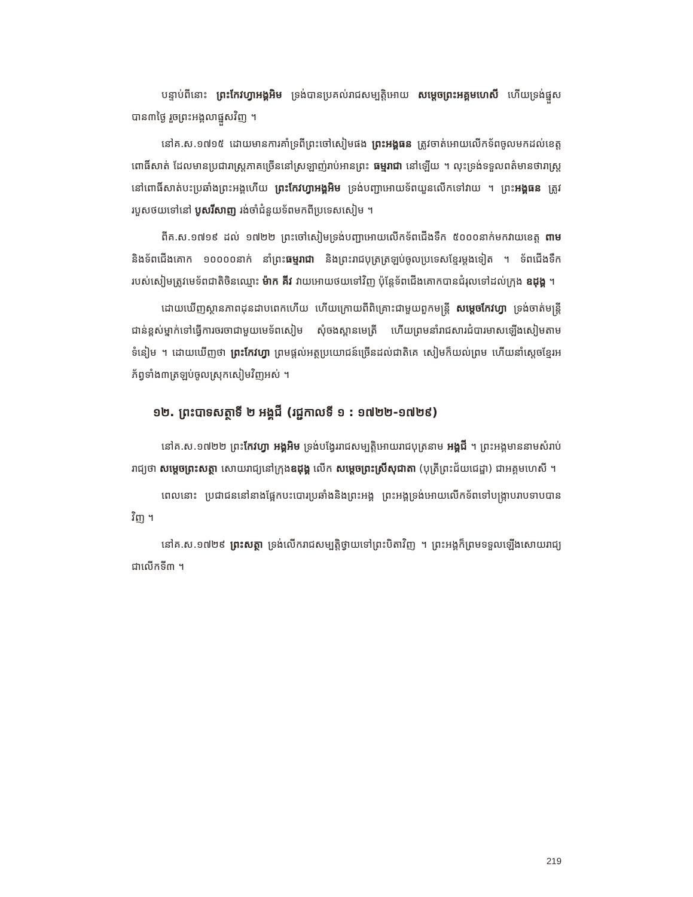បន្ទាប់ពីនោះ ព្រះកែវហ្វាអង្គអិម ទ្រង់បានប្រគល់រាជសម្បត្តិអោយ សម្តេចព្រះអគ្គមហេសី ហើយទ្រង់ផ្នួសបាន៣ថ្ងៃ រួចព្រះអង្គលាផ្នួសវិញ ។
នៅគ.ស.១៧១៥ ដោយមានការគាំទ្រពីព្រះចៅសៀមផង ព្រះអង្គធន ត្រូវចាត់អោយលើកទ័ពចូលមកដល់ខេត្តពោធិ៍សាត់ ដែលមានប្រជារាស្ត្រភាគច្រើននៅស្រឡាញ់រាប់អានព្រះ ធម្មរាជា នៅឡើយ ។ លុះទ្រង់ទទួលពត៌មានថារាស្ត្រនៅពោធិ៍សាត់បះប្រឆាំងព្រះអង្គហើយ ព្រះកែវហ្វាអង្គអិម ទ្រង់បញ្ជាអោយទ័ពយួនលើកទៅវាយ ។ ព្រះអង្គធន ត្រូវរបួសថយទៅនៅ បូសរីសាញ រង់ចាំជំនួយទ័ពមកពីប្រទេសសៀម ។
ពីគ.ស.១៧១៩ ដល់ ១៧២២ ព្រះចៅសៀមទ្រង់បញ្ជាអោយលើកទ័ពជើងទឹក ៥០០០នាក់មកវាយខេត្ត ពាម និងទ័ពជើងគោក ១០០០០នាក់ នាំព្រះធម្មរាជា និងព្រះរាជបុត្រត្រឡប់ចូលប្រទេសខ្មែរម្តងទៀត ។ ទ័ពជើងទឹករបស់សៀមត្រូវមេទ័ពជាតិចិនឈ្មោះ ម៉ាក គីវ វាយអោយថយទៅវិញ ប៉ុន្តែទ័ពជើងគោកបានជំរុលទៅដល់ក្រុង ឧដុង្គ ។
ដោយឃើញស្ថានភាពដុនដាបពេកហើយ ហើយក្រោយពីពិគ្រោះជាមួយពួកមន្ត្រី សម្តេចកែវហ្វា ទ្រង់ចាត់មន្ត្រីជាន់ខ្ពស់ម្នាក់ទៅធ្វើការចរចាជាមួយមេទ័ពសៀម សុំចងស្ពានមេត្រី ហើយព្រមនាំរាជសារជំបារមាសឡើងសៀមតាមទំនៀម ។ ដោយឃើញថា ព្រះកែវហ្វា ព្រមផ្តល់អត្ថប្រយោជន៍ច្រើនដល់ជាតិគេ សៀមក៏យល់ព្រម ហើយនាំស្តេចខ្មែរអភ័ព្វទាំង៣ត្រឡប់ចូលស្រុកសៀមវិញអស់ ។
១២. ព្រះបាទសត្ថាទី ២ អង្គជី (រជ្ជកាលទី ១ : ១៧២២-១៧២៩)
នៅគ.ស.១៧២២ ព្រះកែវហ្វា អង្គអិម ទ្រង់បង្វែររាជសម្បត្តិអោយរាជបុត្រនាម អង្គជី ។ ព្រះអង្គមាននាមសំរាប់រាជ្យថា សម្តេចព្រះសត្ថា សោយរាជ្យនៅក្រុងឧដុង្គ លើក សម្តេចព្រះស្រីសុជាតា (បុត្រីព្រះជ័យជេដ្ឋា) ជាអគ្គមហេសី ។
ពេលនោះ ប្រជាជននៅនាងផ្អែកបះបោរប្រឆាំងនិងព្រះអង្គ ព្រះអង្គទ្រង់អោយលើកទ័ពទៅបង្ក្រាបរាបទាបបានវិញ ។
នៅគ.ស.១៧២៩ ព្រះសត្ថា ទ្រង់លើករាជសម្បត្តិថ្វាយទៅព្រះបិតាវិញ ។ ព្រះអង្គក៏ព្រមទទួលឡើងសោយរាជ្យជាលើកទី៣ ។
219